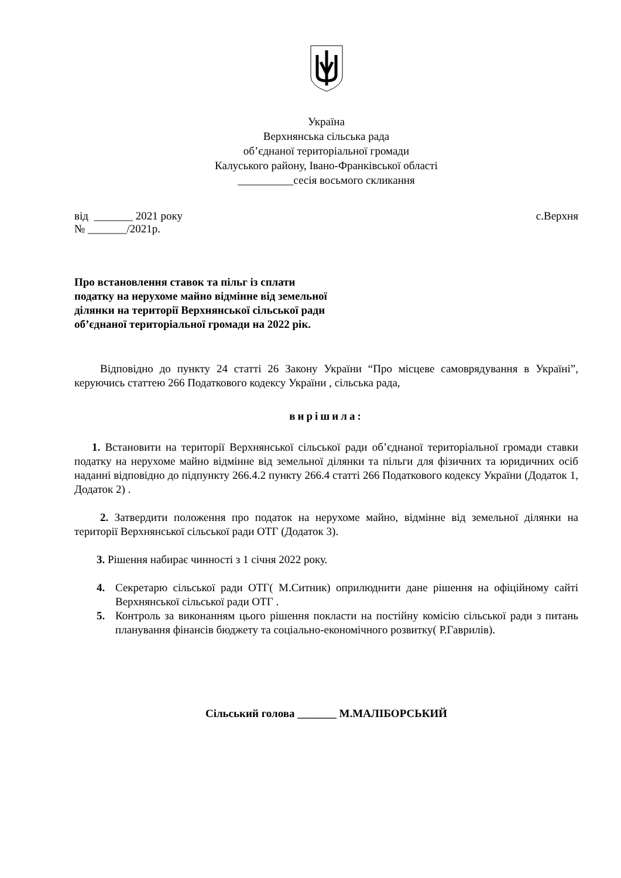Україна
Верхнянська сільська рада
об’єднаної територіальної громади
Калуського району, Івано-Франківської області
__________сесія восьмого скликання
від _______ 2021 року
№ _______/2021р. с.Верхня
Про встановлення ставок та пільг із сплати
податку на нерухоме майно відмінне від земельної
ділянки на території Верхнянської сільської ради
об’єднаної територіальної громади на 2022 рік.
Відповідно до пункту 24 статті 26 Закону України “Про місцеве самоврядування в Україні”, керуючись статтею 266 Податкового кодексу України , сільська рада,
вирішила:
1. Встановити на території Верхнянської сільської ради об’єднаної територіальної громади ставки податку на нерухоме майно відмінне від земельної ділянки та пільги для фізичних та юридичних осіб наданні відповідно до підпункту 266.4.2 пункту 266.4 статті 266 Податкового кодексу України (Додаток 1, Додаток 2) .
2. Затвердити положення про податок на нерухоме майно, відмінне від земельної ділянки на території Верхнянської сільської ради ОТГ (Додаток 3).
3. Рішення набирає чинності з 1 січня 2022 року.
4.
Секретарю сільської ради ОТГ( М.Ситник) оприлюднити дане рішення на офіційному сайті Верхнянської сільської ради ОТГ .
5.
Контроль за виконанням цього рішення покласти на постійну комісію сільської ради з питань планування фінансів бюджету та соціально-економічного розвитку( Р.Гаврилів).
Сільський голова _______ М.МАЛІБОРСЬКИЙ